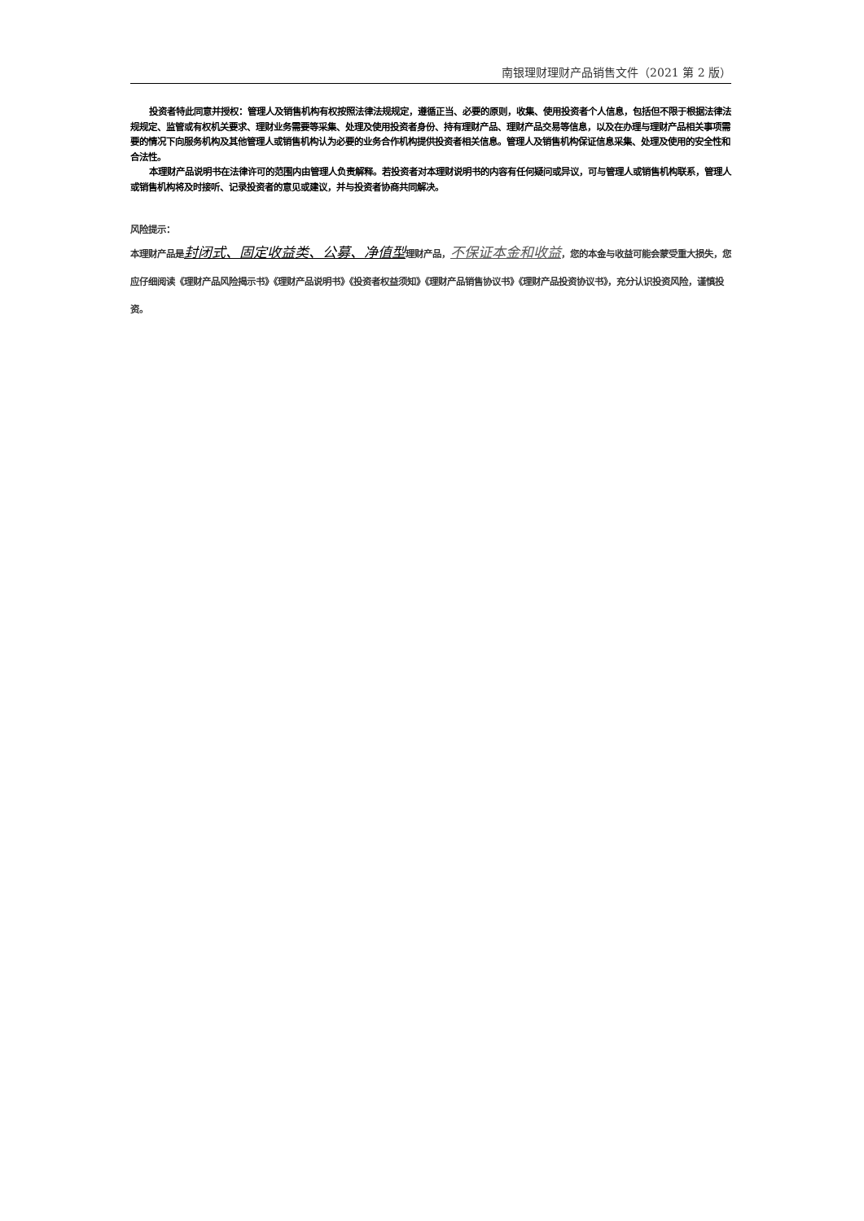南银理财理财产品销售文件（2021 第 2 版）
投资者特此同意并授权：管理人及销售机构有权按照法律法规规定，遵循正当、必要的原则，收集、使用投资者个人信息，包括但不限于根据法律法规规定、监管或有权机关要求、理财业务需要等采集、处理及使用投资者身份、持有理财产品、理财产品交易等信息，以及在办理与理财产品相关事项需要的情况下向服务机构及其他管理人或销售机构认为必要的业务合作机构提供投资者相关信息。管理人及销售机构保证信息采集、处理及使用的安全性和合法性。
本理财产品说明书在法律许可的范围内由管理人负责解释。若投资者对本理财说明书的内容有任何疑问或异议，可与管理人或销售机构联系，管理人或销售机构将及时接听、记录投资者的意见或建议，并与投资者协商共同解决。
风险提示：
本理财产品是封闭式、固定收益类、公募、净值型理财产品，不保证本金和收益，您的本金与收益可能会蒙受重大损失，您应仔细阅读《理财产品风险揭示书》《理财产品说明书》《投资者权益须知》《理财产品销售协议书》《理财产品投资协议书》，充分认识投资风险，谨慎投资。